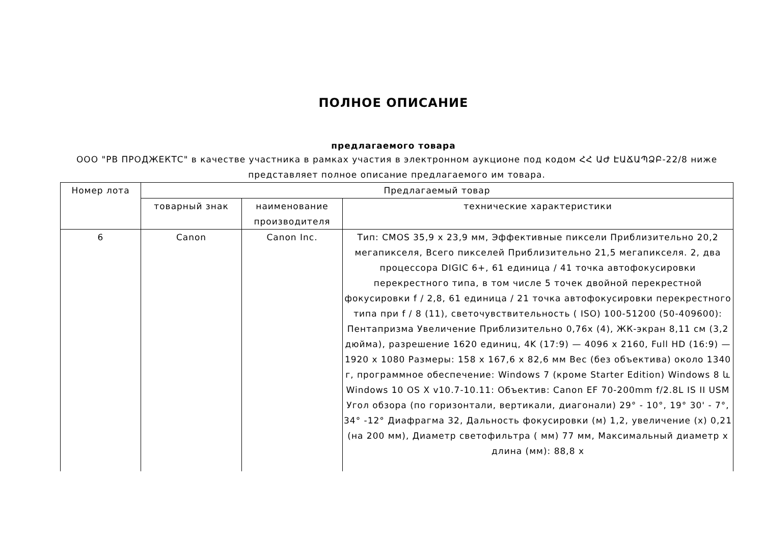ПОЛНОЕ ОПИСАНИЕ
предлагаемого товара
ООО "РВ ПРОДЖЕКТС" в качестве участника в рамках участия в электронном аукционе под кодом ՀՀ ԱԺ ԷԱՃԱՊՁԲ-22/8 ниже представляет полное описание предлагаемого им товара.
| Номер лота | Предлагаемый товар | | |
| --- | --- | --- | --- |
| | товарный знак | наименование производителя | технические характеристики |
| 6 | Canon | Canon Inc. | Тип: CMOS 35,9 x 23,9 мм, Эффективные пиксели Приблизительно 20,2 мегапикселя, Всего пикселей Приблизительно 21,5 мегапикселя. 2, два процессора DIGIC 6+, 61 единица / 41 точка автофокусировки перекрестного типа, в том числе 5 точек двойной перекрестной фокусировки f / 2,8, 61 единица / 21 точка автофокусировки перекрестного типа при f / 8 (11), светочувствительность ( ISO) 100-51200 (50-409600): Пентапризма Увеличение Приблизительно 0,76x (4), ЖК-экран 8,11 см (3,2 дюйма), разрешение 1620 единиц, 4K (17:9) — 4096 x 2160, Full HD (16:9) — 1920 x 1080 Размеры: 158 x 167,6 x 82,6 мм Вес (без объектива) около 1340 г, программное обеспечение: Windows 7 (кроме Starter Edition) Windows 8 և Windows 10 OS X v10.7-10.11: Объектив: Canon EF 70-200mm f/2.8L IS II USM Угол обзора (по горизонтали, вертикали, диагонали) 29° - 10°, 19° 30' - 7°, 34° -12° Диафрагма 32, Дальность фокусировки (м) 1,2, увеличение (x) 0,21 (на 200 мм), Диаметр светофильтра ( мм) 77 мм, Максимальный диаметр x длина (мм): 88,8 x |